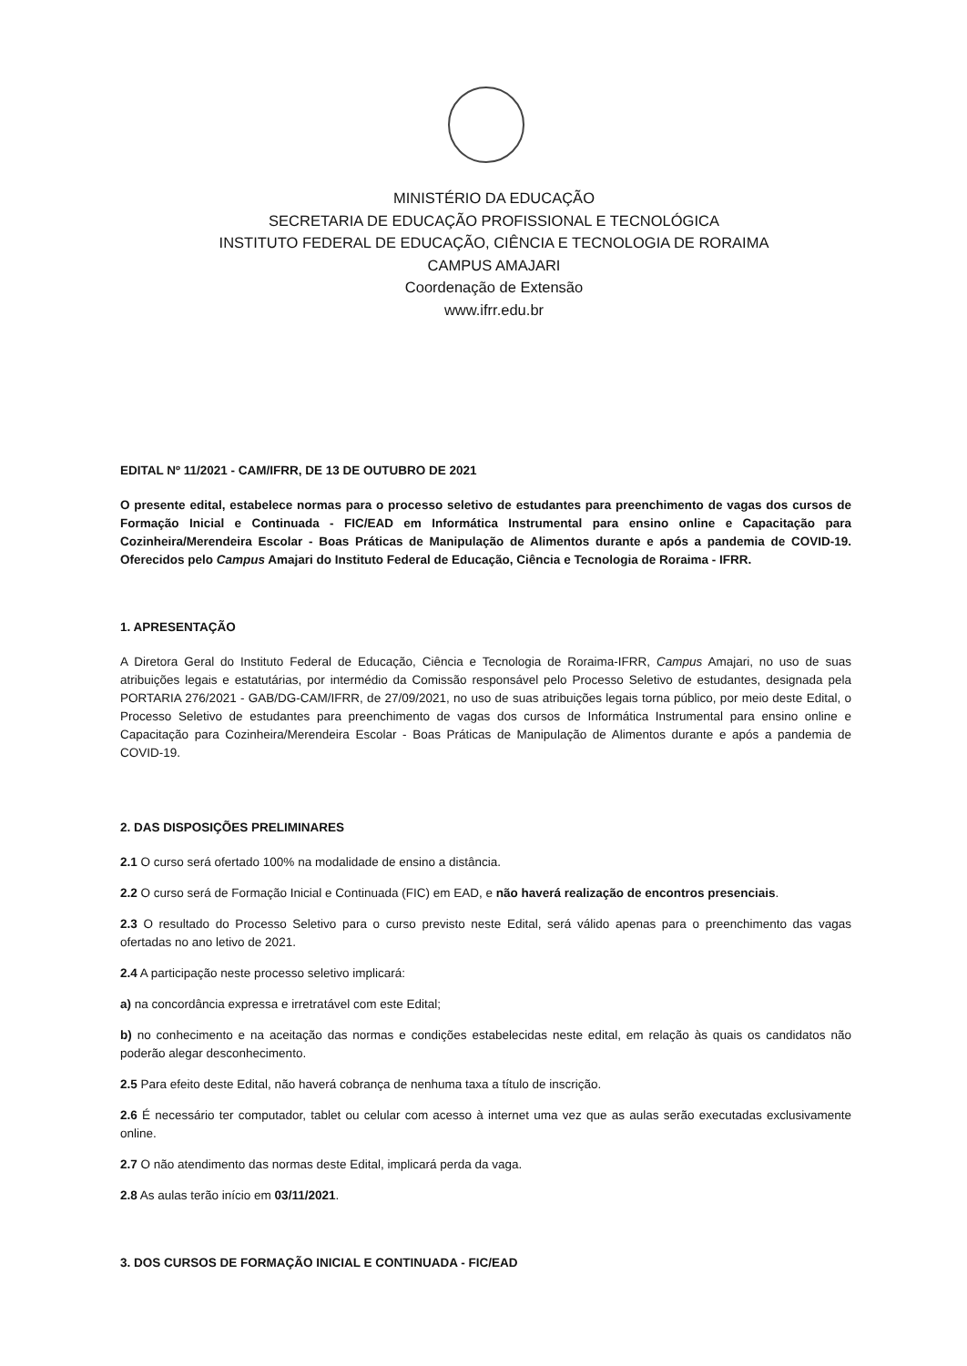MINISTÉRIO DA EDUCAÇÃO
SECRETARIA DE EDUCAÇÃO PROFISSIONAL E TECNOLÓGICA
INSTITUTO FEDERAL DE EDUCAÇÃO, CIÊNCIA E TECNOLOGIA DE RORAIMA
CAMPUS AMAJARI
Coordenação de Extensão
www.ifrr.edu.br
EDITAL Nº 11/2021 - CAM/IFRR, DE 13 DE OUTUBRO DE 2021
O presente edital, estabelece normas para o processo seletivo de estudantes para preenchimento de vagas dos cursos de Formação Inicial e Continuada - FIC/EAD em Informática Instrumental para ensino online e Capacitação para Cozinheira/Merendeira Escolar - Boas Práticas de Manipulação de Alimentos durante e após a pandemia de COVID-19. Oferecidos pelo Campus Amajari do Instituto Federal de Educação, Ciência e Tecnologia de Roraima - IFRR.
1. APRESENTAÇÃO
A Diretora Geral do Instituto Federal de Educação, Ciência e Tecnologia de Roraima-IFRR, Campus Amajari, no uso de suas atribuições legais e estatutárias, por intermédio da Comissão responsável pelo Processo Seletivo de estudantes, designada pela PORTARIA 276/2021 - GAB/DG-CAM/IFRR, de 27/09/2021, no uso de suas atribuições legais torna público, por meio deste Edital, o Processo Seletivo de estudantes para preenchimento de vagas dos cursos de Informática Instrumental para ensino online e Capacitação para Cozinheira/Merendeira Escolar - Boas Práticas de Manipulação de Alimentos durante e após a pandemia de COVID-19.
2. DAS DISPOSIÇÕES PRELIMINARES
2.1 O curso será ofertado 100% na modalidade de ensino a distância.
2.2 O curso será de Formação Inicial e Continuada (FIC) em EAD, e não haverá realização de encontros presenciais.
2.3 O resultado do Processo Seletivo para o curso previsto neste Edital, será válido apenas para o preenchimento das vagas ofertadas no ano letivo de 2021.
2.4 A participação neste processo seletivo implicará:
a) na concordância expressa e irretratável com este Edital;
b) no conhecimento e na aceitação das normas e condições estabelecidas neste edital, em relação às quais os candidatos não poderão alegar desconhecimento.
2.5 Para efeito deste Edital, não haverá cobrança de nenhuma taxa a título de inscrição.
2.6 É necessário ter computador, tablet ou celular com acesso à internet uma vez que as aulas serão executadas exclusivamente online.
2.7 O não atendimento das normas deste Edital, implicará perda da vaga.
2.8 As aulas terão início em 03/11/2021.
3. DOS CURSOS DE FORMAÇÃO INICIAL E CONTINUADA - FIC/EAD